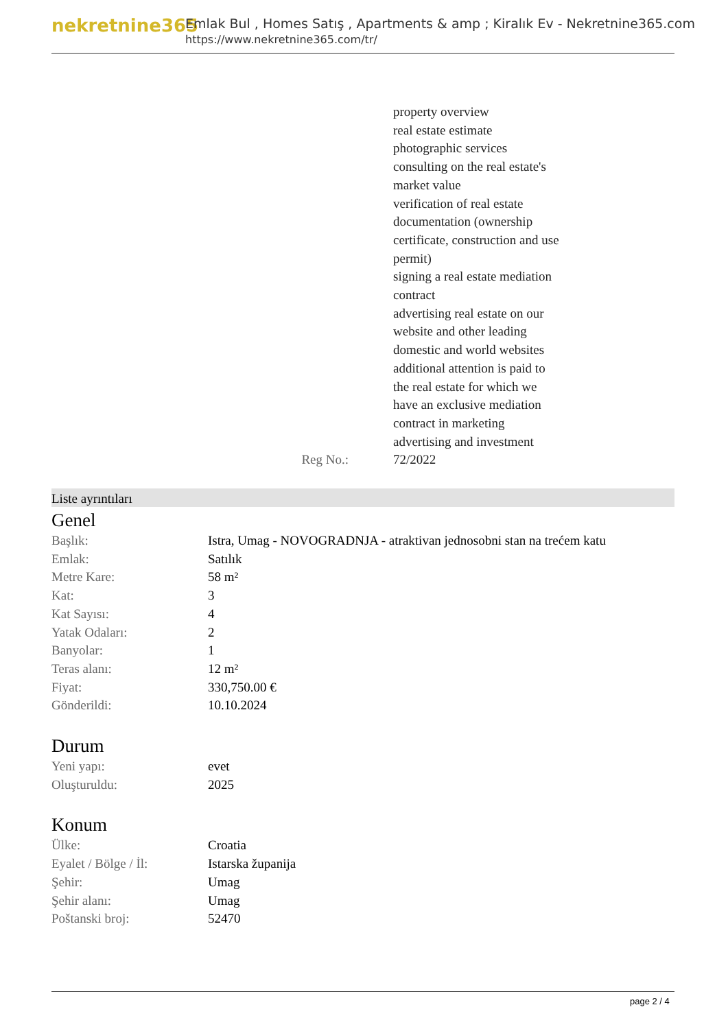nekretnine365
Emlak Bul , Homes Satış , Apartments & amp ; Kiralık Ev - Nekretnine365.com
https://www.nekretnine365.com/tr/
| | property overview real estate estimate photographic services consulting on the real estate's market value verification of real estate documentation (ownership certificate, construction and use permit) signing a real estate mediation contract advertising real estate on our website and other leading domestic and world websites additional attention is paid to the real estate for which we have an exclusive mediation contract in marketing advertising and investment |
| Reg No.: | 72/2022 |
Liste ayrıntıları
Genel
| Başlık: | Istra, Umag - NOVOGRADNJA - atraktivan jednosobni stan na trećem katu |
| Emlak: | Satılık |
| Metre Kare: | 58 m² |
| Kat: | 3 |
| Kat Sayısı: | 4 |
| Yatak Odaları: | 2 |
| Banyolar: | 1 |
| Teras alanı: | 12 m² |
| Fiyat: | 330,750.00 € |
| Gönderildi: | 10.10.2024 |
Durum
| Yeni yapı: | evet |
| Oluşturuldu: | 2025 |
Konum
| Ülke: | Croatia |
| Eyalet / Bölge / İl: | Istarska županija |
| Şehir: | Umag |
| Şehir alanı: | Umag |
| Poštanski broj: | 52470 |
page 2 / 4